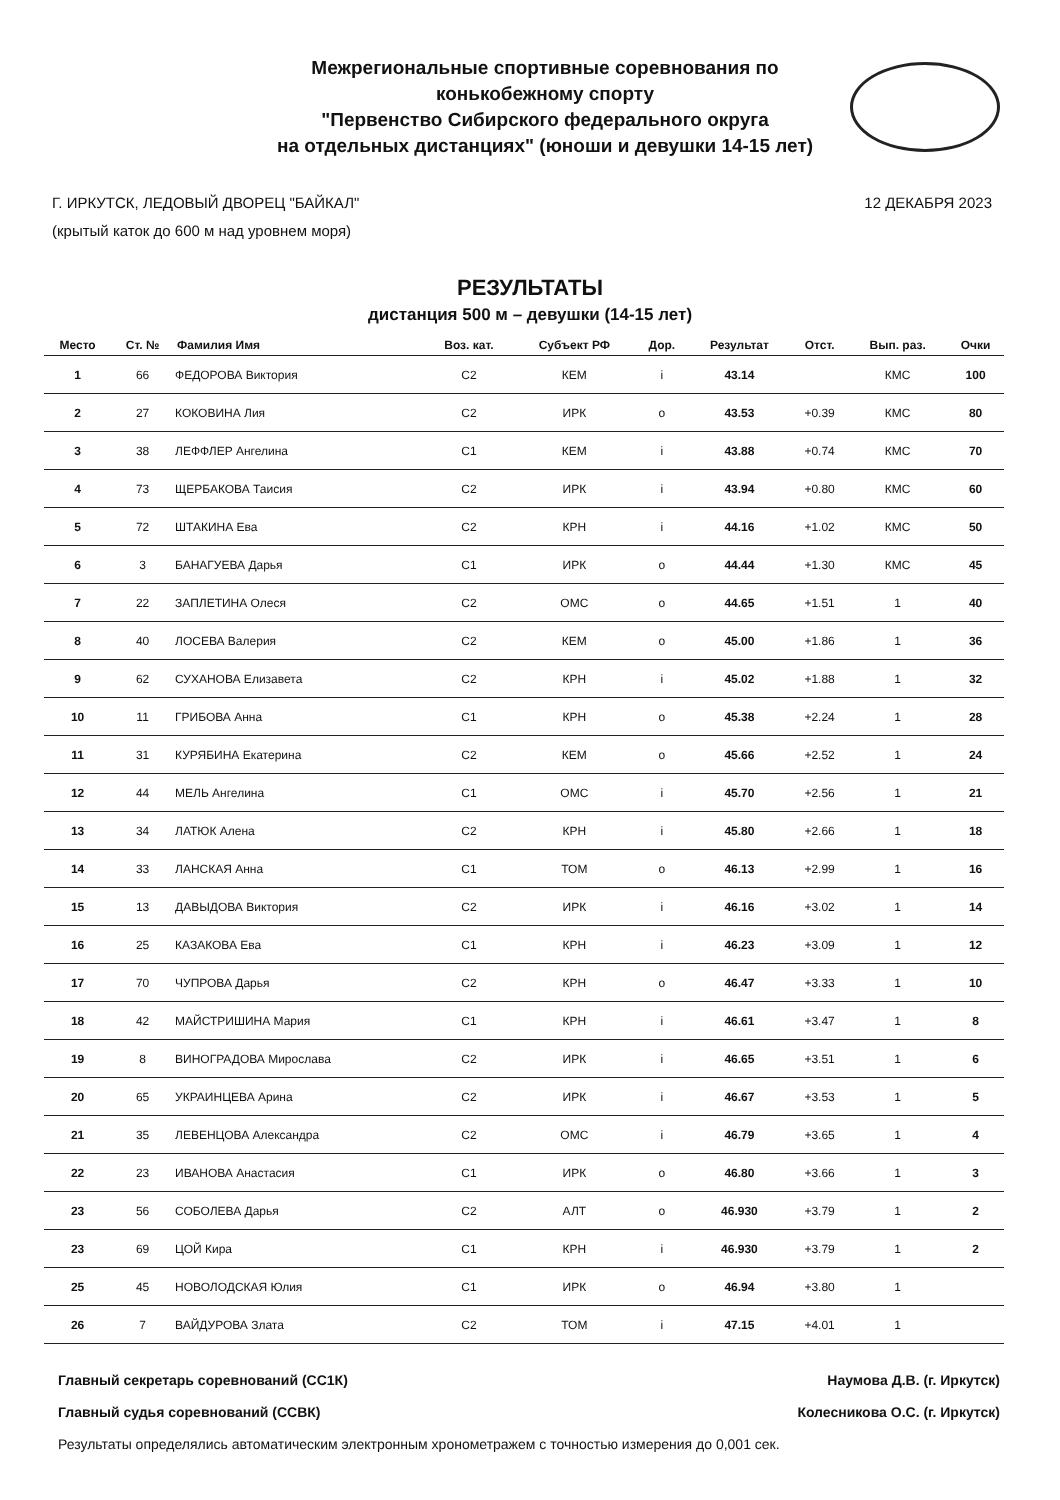Межрегиональные спортивные соревнования по
конькобежному спорту
"Первенство Сибирского федерального округа
на отдельных дистанциях" (юноши и девушки 14-15 лет)
Г. ИРКУТСК, ЛЕДОВЫЙ ДВОРЕЦ "БАЙКАЛ"
(крытый каток до 600 м над уровнем моря)
12 ДЕКАБРЯ 2023
РЕЗУЛЬТАТЫ
дистанция 500 м – девушки (14-15 лет)
| Место | Ст. № | Фамилия Имя | Воз. кат. | Субъект РФ | Дор. | Результат | Отст. | Вып. раз. | Очки |
| --- | --- | --- | --- | --- | --- | --- | --- | --- | --- |
| 1 | 66 | ФЕДОРОВА Виктория | С2 | КЕМ | i | 43.14 | | КМС | 100 |
| 2 | 27 | КОКОВИНА Лия | С2 | ИРК | o | 43.53 | +0.39 | КМС | 80 |
| 3 | 38 | ЛЕФФЛЕР Ангелина | С1 | КЕМ | i | 43.88 | +0.74 | КМС | 70 |
| 4 | 73 | ЩЕРБАКОВА Таисия | С2 | ИРК | i | 43.94 | +0.80 | КМС | 60 |
| 5 | 72 | ШТАКИНА Ева | С2 | КРН | i | 44.16 | +1.02 | КМС | 50 |
| 6 | 3 | БАНАГУЕВА Дарья | С1 | ИРК | o | 44.44 | +1.30 | КМС | 45 |
| 7 | 22 | ЗАПЛЕТИНА Олеся | С2 | ОМС | o | 44.65 | +1.51 | 1 | 40 |
| 8 | 40 | ЛОСЕВА Валерия | С2 | КЕМ | o | 45.00 | +1.86 | 1 | 36 |
| 9 | 62 | СУХАНОВА Елизавета | С2 | КРН | i | 45.02 | +1.88 | 1 | 32 |
| 10 | 11 | ГРИБОВА Анна | С1 | КРН | o | 45.38 | +2.24 | 1 | 28 |
| 11 | 31 | КУРЯБИНА Екатерина | С2 | КЕМ | o | 45.66 | +2.52 | 1 | 24 |
| 12 | 44 | МЕЛЬ Ангелина | С1 | ОМС | i | 45.70 | +2.56 | 1 | 21 |
| 13 | 34 | ЛАТЮК Алена | С2 | КРН | i | 45.80 | +2.66 | 1 | 18 |
| 14 | 33 | ЛАНСКАЯ Анна | С1 | ТОМ | o | 46.13 | +2.99 | 1 | 16 |
| 15 | 13 | ДАВЫДОВА Виктория | С2 | ИРК | i | 46.16 | +3.02 | 1 | 14 |
| 16 | 25 | КАЗАКОВА Ева | С1 | КРН | i | 46.23 | +3.09 | 1 | 12 |
| 17 | 70 | ЧУПРОВА Дарья | С2 | КРН | o | 46.47 | +3.33 | 1 | 10 |
| 18 | 42 | МАЙСТРИШИНА Мария | С1 | КРН | i | 46.61 | +3.47 | 1 | 8 |
| 19 | 8 | ВИНОГРАДОВА Мирослава | С2 | ИРК | i | 46.65 | +3.51 | 1 | 6 |
| 20 | 65 | УКРАИНЦЕВА Арина | С2 | ИРК | i | 46.67 | +3.53 | 1 | 5 |
| 21 | 35 | ЛЕВЕНЦОВА Александра | С2 | ОМС | i | 46.79 | +3.65 | 1 | 4 |
| 22 | 23 | ИВАНОВА Анастасия | С1 | ИРК | o | 46.80 | +3.66 | 1 | 3 |
| 23 | 56 | СОБОЛЕВА Дарья | С2 | АЛТ | o | 46.930 | +3.79 | 1 | 2 |
| 23 | 69 | ЦОЙ Кира | С1 | КРН | i | 46.930 | +3.79 | 1 | 2 |
| 25 | 45 | НОВОЛОДСКАЯ Юлия | С1 | ИРК | o | 46.94 | +3.80 | 1 | |
| 26 | 7 | ВАЙДУРОВА Злата | С2 | ТОМ | i | 47.15 | +4.01 | 1 | |
Главный секретарь соревнований (СС1К) Наумова Д.В. (г. Иркутск)
Главный судья соревнований (ССВК) Колесникова О.С. (г. Иркутск)
Результаты определялись автоматическим электронным хронометражем с точностью измерения до 0,001 сек.